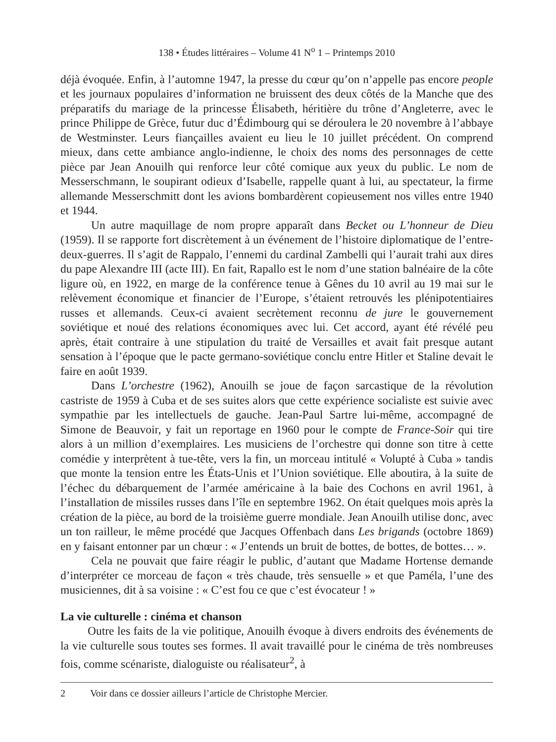138 • Études littéraires – Volume 41 N<sup>o</sup> 1 – Printemps 2010
déjà évoquée. Enfin, à l’automne 1947, la presse du cœur qu’on n’appelle pas encore people et les journaux populaires d’information ne bruissent des deux côtés de la Manche que des préparatifs du mariage de la princesse Élisabeth, héritière du trône d’Angleterre, avec le prince Philippe de Grèce, futur duc d’Édimbourg qui se déroulera le 20 novembre à l’abbaye de Westminster. Leurs fiançailles avaient eu lieu le 10 juillet précédent. On comprend mieux, dans cette ambiance anglo-indienne, le choix des noms des personnages de cette pièce par Jean Anouilh qui renforce leur côté comique aux yeux du public. Le nom de Messerschmann, le soupirant odieux d’Isabelle, rappelle quant à lui, au spectateur, la firme allemande Messerschmitt dont les avions bombardèrent copieusement nos villes entre 1940 et 1944.
Un autre maquillage de nom propre apparaît dans Becket ou L’honneur de Dieu (1959). Il se rapporte fort discrètement à un événement de l’histoire diplomatique de l’entre-deux-guerres. Il s’agit de Rappalo, l’ennemi du cardinal Zambelli qui l’aurait trahi aux dires du pape Alexandre III (acte III). En fait, Rapallo est le nom d’une station balnéaire de la côte ligure où, en 1922, en marge de la conférence tenue à Gênes du 10 avril au 19 mai sur le relèvement économique et financier de l’Europe, s’étaient retrouvés les plénipotentiaires russes et allemands. Ceux-ci avaient secrètement reconnu de jure le gouvernement soviétique et noué des relations économiques avec lui. Cet accord, ayant été révélé peu après, était contraire à une stipulation du traité de Versailles et avait fait presque autant sensation à l’époque que le pacte germano-soviétique conclu entre Hitler et Staline devait le faire en août 1939.
Dans L’orchestre (1962), Anouilh se joue de façon sarcastique de la révolution castriste de 1959 à Cuba et de ses suites alors que cette expérience socialiste est suivie avec sympathie par les intellectuels de gauche. Jean-Paul Sartre lui-même, accompagné de Simone de Beauvoir, y fait un reportage en 1960 pour le compte de France-Soir qui tire alors à un million d’exemplaires. Les musiciens de l’orchestre qui donne son titre à cette comédie y interprètent à tue-tête, vers la fin, un morceau intitulé « Volupté à Cuba » tandis que monte la tension entre les États-Unis et l’Union soviétique. Elle aboutira, à la suite de l’échec du débarquement de l’armée américaine à la baie des Cochons en avril 1961, à l’installation de missiles russes dans l’île en septembre 1962. On était quelques mois après la création de la pièce, au bord de la troisième guerre mondiale. Jean Anouilh utilise donc, avec un ton railleur, le même procédé que Jacques Offenbach dans Les brigands (octobre 1869) en y faisant entonner par un chœur : « J’entends un bruit de bottes, de bottes, de bottes… ».
Cela ne pouvait que faire réagir le public, d’autant que Madame Hortense demande d’interpréter ce morceau de façon « très chaude, très sensuelle » et que Paméla, l’une des musiciennes, dit à sa voisine : « C’est fou ce que c’est évocateur ! »
La vie culturelle : cinéma et chanson
Outre les faits de la vie politique, Anouilh évoque à divers endroits des événements de la vie culturelle sous toutes ses formes. Il avait travaillé pour le cinéma de très nombreuses fois, comme scénariste, dialoguiste ou réalisateur<sup>2</sup>, à
2 Voir dans ce dossier ailleurs l’article de Christophe Mercier.